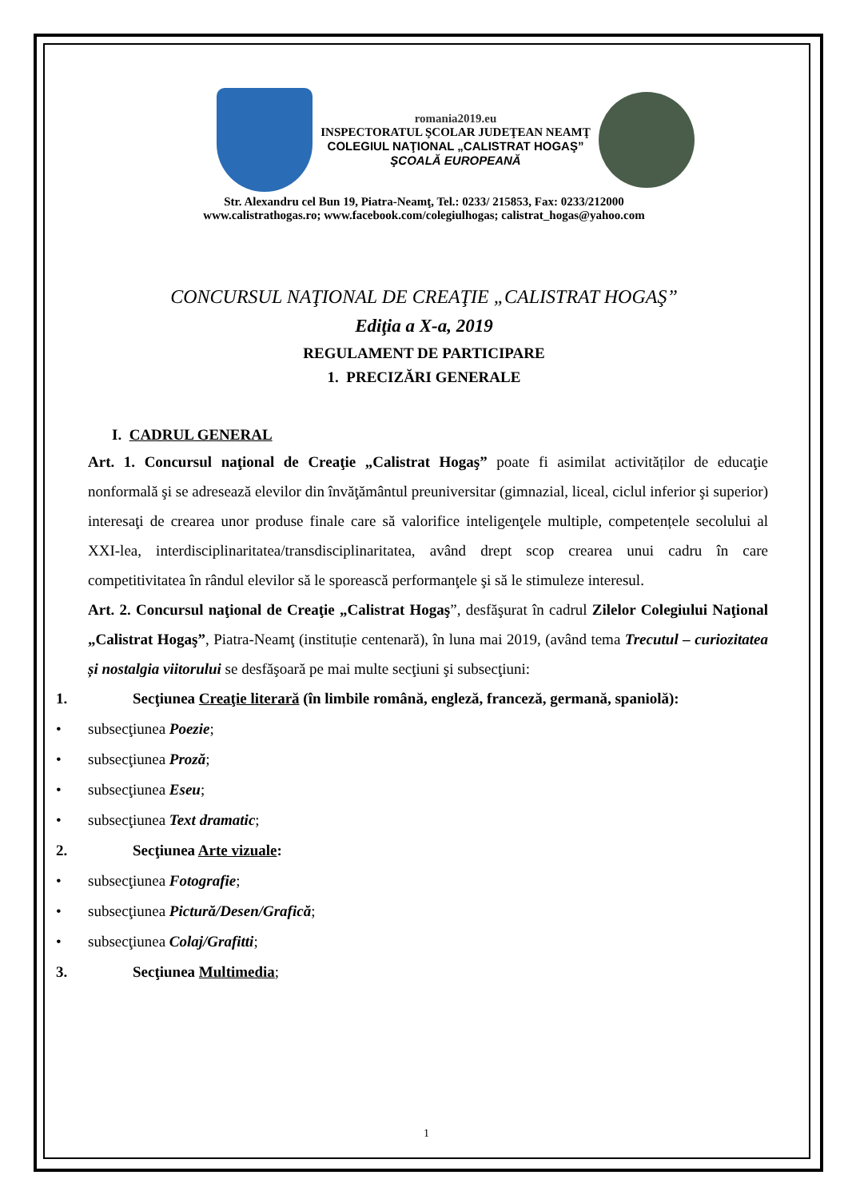romania2019.eu
INSPECTORATUL ŞCOLAR JUDEŢEAN NEAMŢ
COLEGIUL NAŢIONAL „CALISTRAT HOGAŞ”
ŞCOALĂ EUROPEANĂ
Str. Alexandru cel Bun 19, Piatra-Neamţ, Tel.: 0233/ 215853, Fax: 0233/212000
www.calistrathogas.ro; www.facebook.com/colegiulhogas; calistrat_hogas@yahoo.com
CONCURSUL NAŢIONAL DE CREAŢIE „CALISTRAT HOGAŞ”
Ediţia a X-a, 2019
REGULAMENT DE PARTICIPARE
1. PRECIZĂRI GENERALE
I. CADRUL GENERAL
Art. 1. Concursul naţional de Creaţie „Calistrat Hogaş” poate fi asimilat activităților de educaţie nonformală şi se adresează elevilor din învăţământul preuniversitar (gimnazial, liceal, ciclul inferior şi superior) interesaţi de crearea unor produse finale care să valorifice inteligenţele multiple, competențele secolului al XXI-lea, interdisciplinaritatea/transdisciplinaritatea, având drept scop crearea unui cadru în care competitivitatea în rândul elevilor să le sporească performanţele şi să le stimuleze interesul.
Art. 2. Concursul naţional de Creaţie „Calistrat Hogaş”, desfăşurat în cadrul Zilelor Colegiului Naţional „Calistrat Hogaş”, Piatra-Neamţ (instituție centenară), în luna mai 2019, (având tema Trecutul – curiozitatea și nostalgia viitorului se desfăşoară pe mai multe secţiuni şi subsecţiuni:
1. Secţiunea Creaţie literară (în limbile română, engleză, franceză, germană, spaniolă):
• subsecţiunea Poezie;
• subsecţiunea Proză;
• subsecţiunea Eseu;
• subsecţiunea Text dramatic;
2. Secţiunea Arte vizuale:
• subsecţiunea Fotografie;
• subsecţiunea Pictură/Desen/Grafică;
• subsecţiunea Colaj/Grafitti;
3. Secţiunea Multimedia;
1